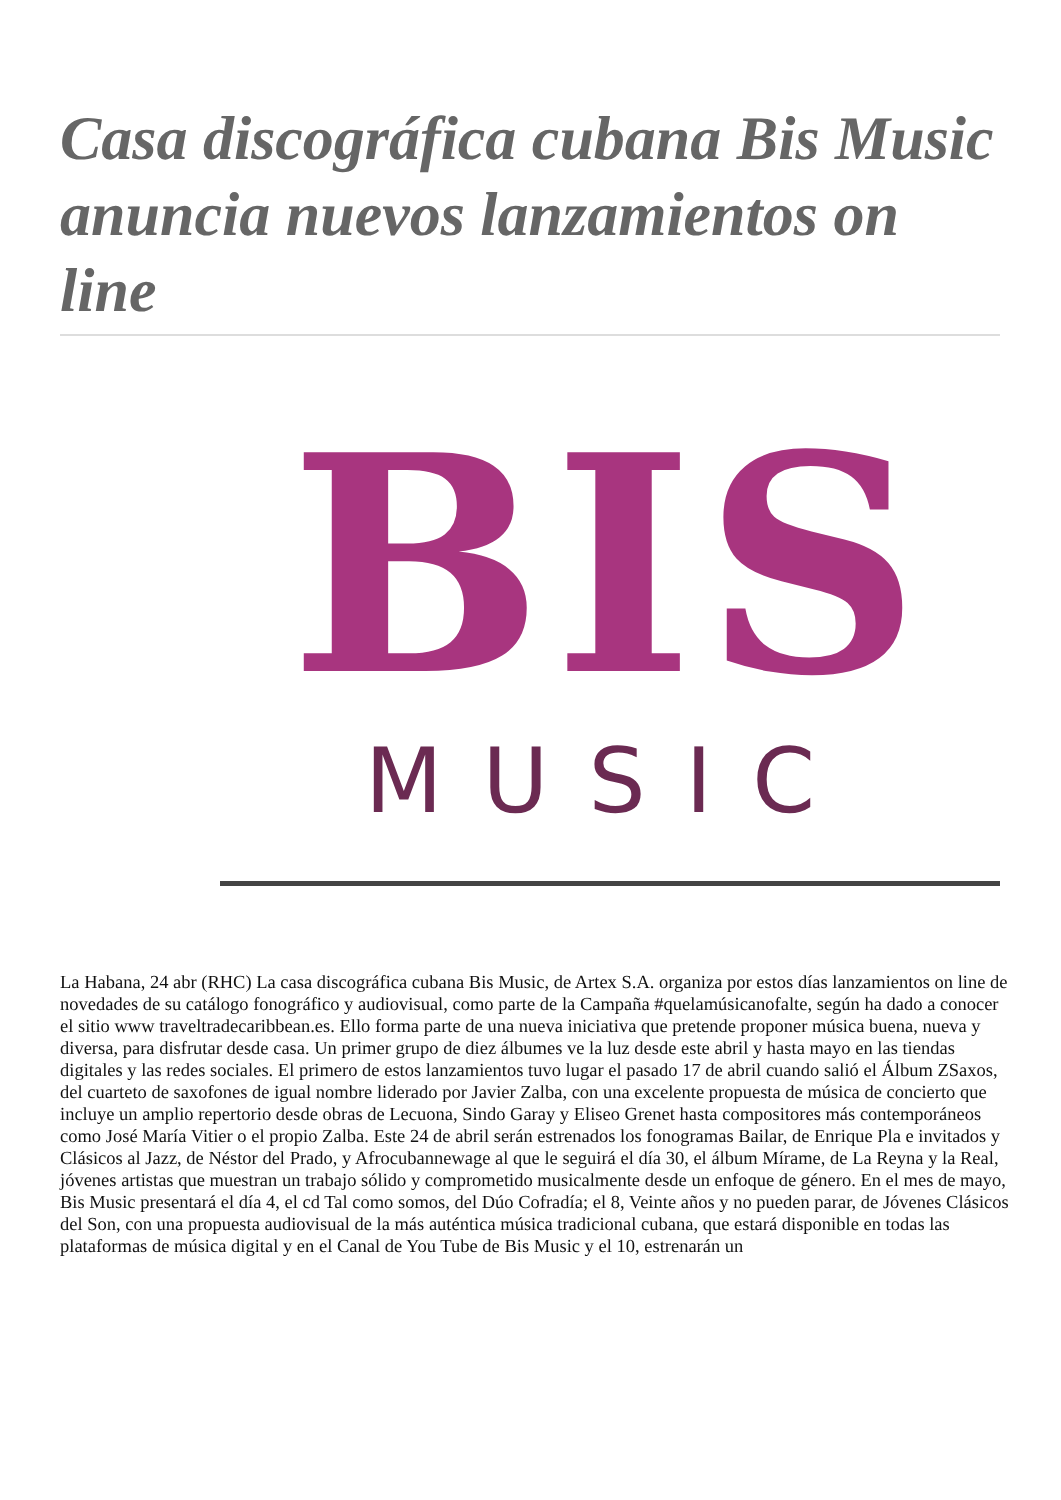Casa discográfica cubana Bis Music anuncia nuevos lanzamientos on line
BIS
MUSIC
La Habana, 24 abr (RHC) La casa discográfica cubana Bis Music, de Artex S.A. organiza por estos días lanzamientos on line de novedades de su catálogo fonográfico y audiovisual, como parte de la Campaña #quelamúsicanofalte, según ha dado a conocer el sitio www traveltradecaribbean.es. Ello forma parte de una nueva iniciativa que pretende proponer música buena, nueva y diversa, para disfrutar desde casa. Un primer grupo de diez álbumes ve la luz desde este abril y hasta mayo en las tiendas digitales y las redes sociales. El primero de estos lanzamientos tuvo lugar el pasado 17 de abril cuando salió el Álbum ZSaxos, del cuarteto de saxofones de igual nombre liderado por Javier Zalba, con una excelente propuesta de música de concierto que incluye un amplio repertorio desde obras de Lecuona, Sindo Garay y Eliseo Grenet hasta compositores más contemporáneos como José María Vitier o el propio Zalba. Este 24 de abril serán estrenados los fonogramas Bailar, de Enrique Pla e invitados y Clásicos al Jazz, de Néstor del Prado, y Afrocubannewage al que le seguirá el día 30, el álbum Mírame, de La Reyna y la Real, jóvenes artistas que muestran un trabajo sólido y comprometido musicalmente desde un enfoque de género. En el mes de mayo, Bis Music presentará el día 4, el cd Tal como somos, del Dúo Cofradía; el 8, Veinte años y no pueden parar, de Jóvenes Clásicos del Son, con una propuesta audiovisual de la más auténtica música tradicional cubana, que estará disponible en todas las plataformas de música digital y en el Canal de You Tube de Bis Music y el 10, estrenarán un